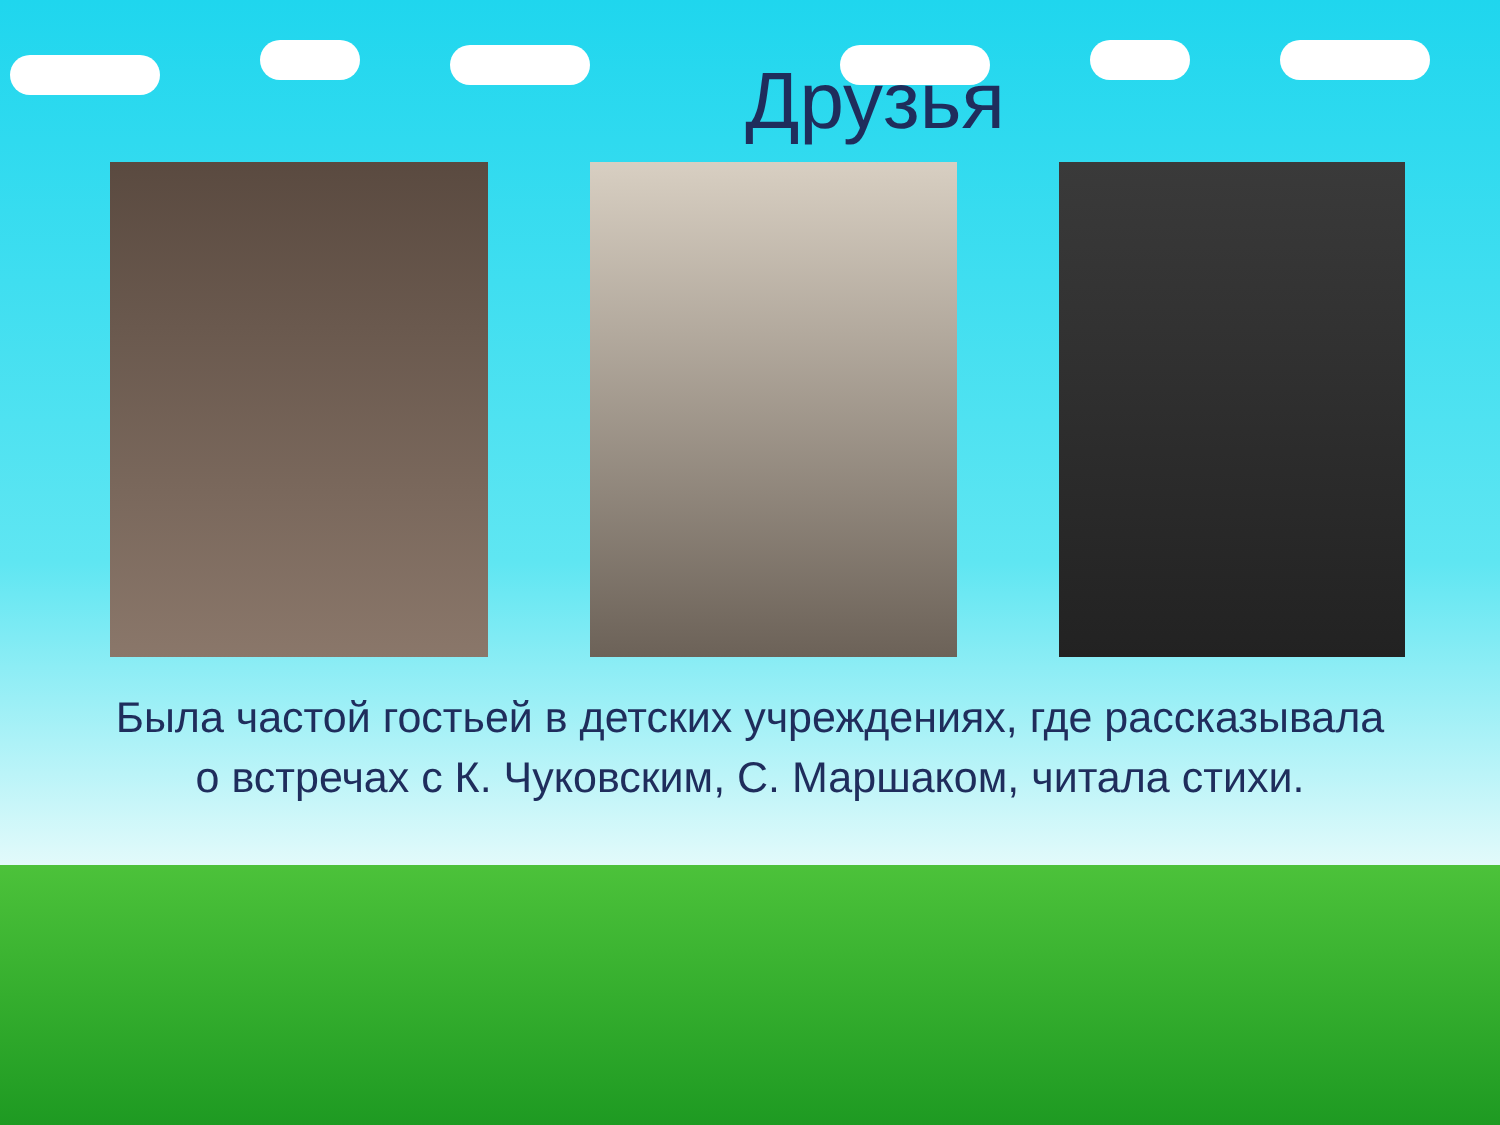Друзья
Была частой гостьей в детских учреждениях, где рассказывала
о встречах с К. Чуковским, С. Маршаком, читала стихи.